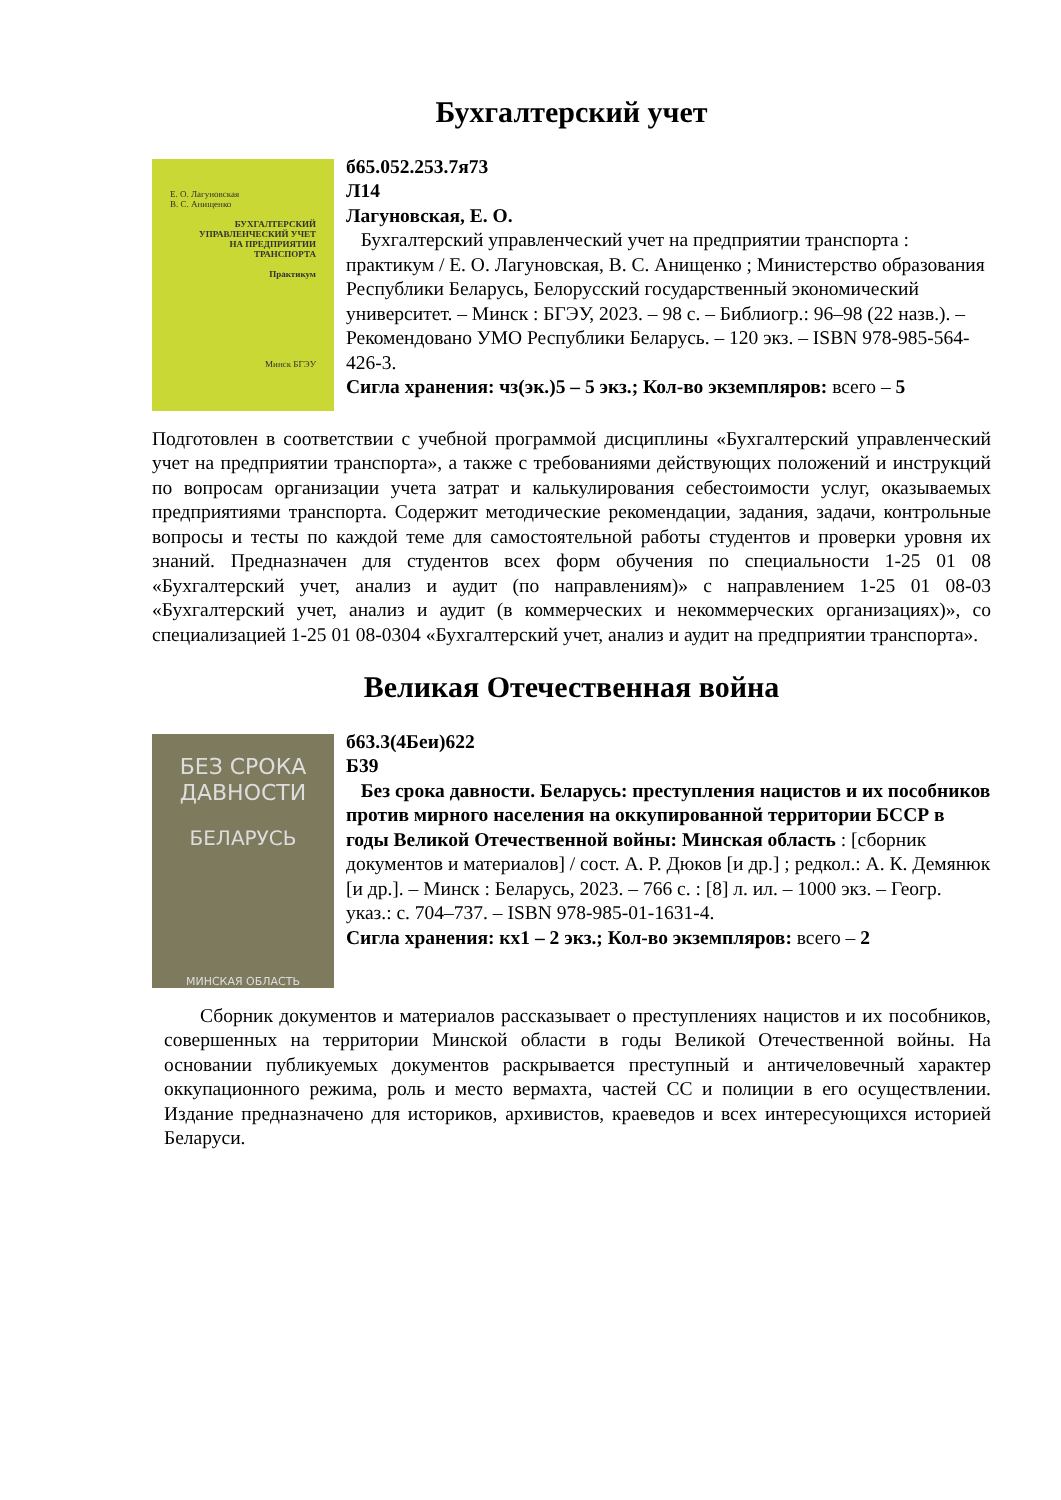Бухгалтерский учет
Е. О. Лагуновская
В. С. Анищенко
БУХГАЛТЕРСКИЙ
УПРАВЛЕНЧЕСКИЙ УЧЕТ
НА ПРЕДПРИЯТИИ
ТРАНСПОРТА
Практикум
Минск БГЭУ
б65.052.253.7я73
Л14
Лагуновская, Е. О.
Бухгалтерский управленческий учет на предприятии транспорта : практикум / Е. О. Лагуновская, В. С. Анищенко ; Министерство образования Республики Беларусь, Белорусский государственный экономический университет. – Минск : БГЭУ, 2023. – 98 с. – Библиогр.: 96–98 (22 назв.). – Рекомендовано УМО Республики Беларусь. – 120 экз. – ISBN 978-985-564-426-3.
Сигла хранения: чз(эк.)5 – 5 экз.; Кол-во экземпляров: всего – 5
Подготовлен в соответствии с учебной программой дисциплины «Бухгалтерский управленческий учет на предприятии транспорта», а также с требованиями действующих положений и инструкций по вопросам организации учета затрат и калькулирования себестоимости услуг, оказываемых предприятиями транспорта. Содержит методические рекомендации, задания, задачи, контрольные вопросы и тесты по каждой теме для самостоятельной работы студентов и проверки уровня их знаний. Предназначен для студентов всех форм обучения по специальности 1-25 01 08 «Бухгалтерский учет, анализ и аудит (по направлениям)» с направлением 1-25 01 08-03 «Бухгалтерский учет, анализ и аудит (в коммерческих и некоммерческих организациях)», со специализацией 1-25 01 08-0304 «Бухгалтерский учет, анализ и аудит на предприятии транспорта».
Великая Отечественная война
БЕЗ СРОКА
ДАВНОСТИ
БЕЛАРУСЬ
МИНСКАЯ ОБЛАСТЬ
б63.3(4Беи)622
Б39
Без срока давности. Беларусь: преступления нацистов и их пособников против мирного населения на оккупированной территории БССР в годы Великой Отечественной войны: Минская область : [сборник документов и материалов] / сост. А. Р. Дюков [и др.] ; редкол.: А. К. Демянюк [и др.]. – Минск : Беларусь, 2023. – 766 с. : [8] л. ил. – 1000 экз. – Геогр. указ.: с. 704–737. – ISBN 978-985-01-1631-4.
Сигла хранения: кх1 – 2 экз.; Кол-во экземпляров: всего – 2
Сборник документов и материалов рассказывает о преступлениях нацистов и их пособников, совершенных на территории Минской области в годы Великой Отечественной войны. На основании публикуемых документов раскрывается преступный и античеловечный характер оккупационного режима, роль и место вермахта, частей СС и полиции в его осуществлении. Издание предназначено для историков, архивистов, краеведов и всех интересующихся историей Беларуси.